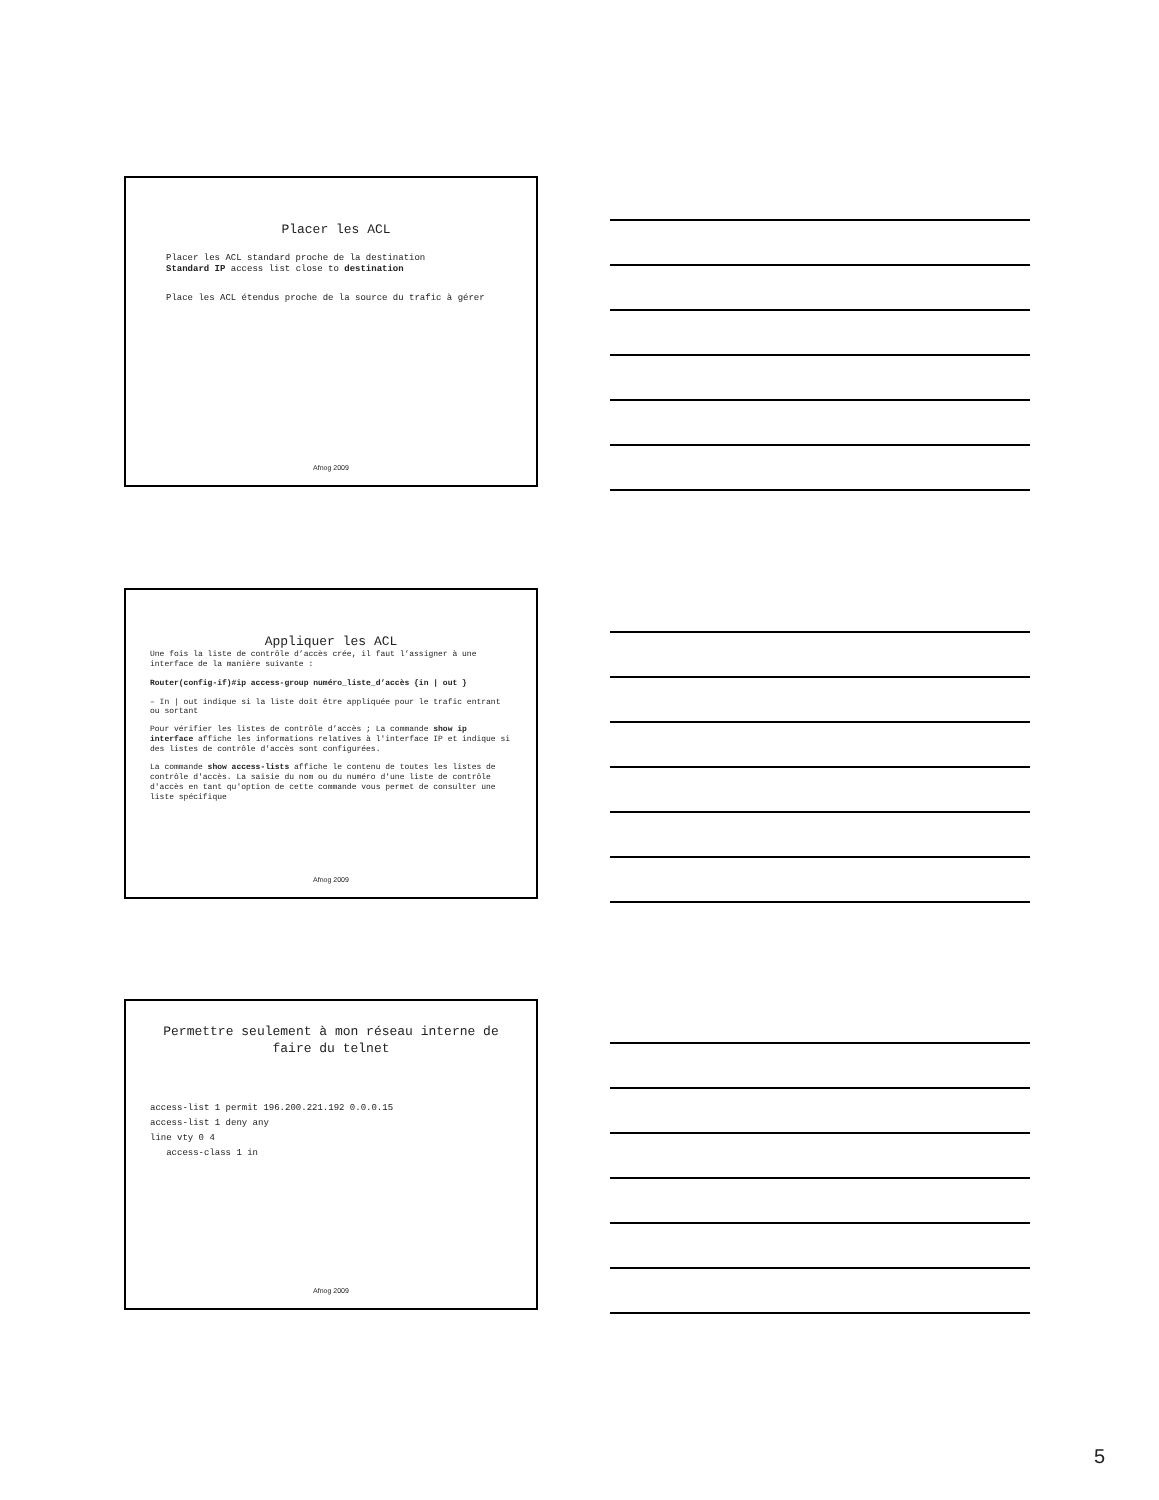Placer les ACL
Placer les ACL standard proche de la destination
Standard IP access list close to destination
Place les ACL étendus proche de la source du trafic à gérer
Afnog 2009
Appliquer les ACL
Une fois la liste de contrôle d’accès crée, il faut l’assigner à une interface de la manière suivante :
Router(config-if)#ip access-group numéro_liste_d’accès {in | out }
– In | out indique si la liste doit être appliquée pour le trafic entrant ou sortant
Pour vérifier les listes de contrôle d’accès ; La commande show ip interface affiche les informations relatives à l'interface IP et indique si des listes de contrôle d'accès sont configurées.
La commande show access-lists affiche le contenu de toutes les listes de contrôle d'accès. La saisie du nom ou du numéro d'une liste de contrôle d'accès en tant qu'option de cette commande vous permet de consulter une liste spécifique
Afnog 2009
Permettre seulement à mon réseau interne de faire du telnet
access-list 1 permit 196.200.221.192 0.0.0.15
access-list 1 deny any
line vty 0 4
access-class 1 in
Afnog 2009
5